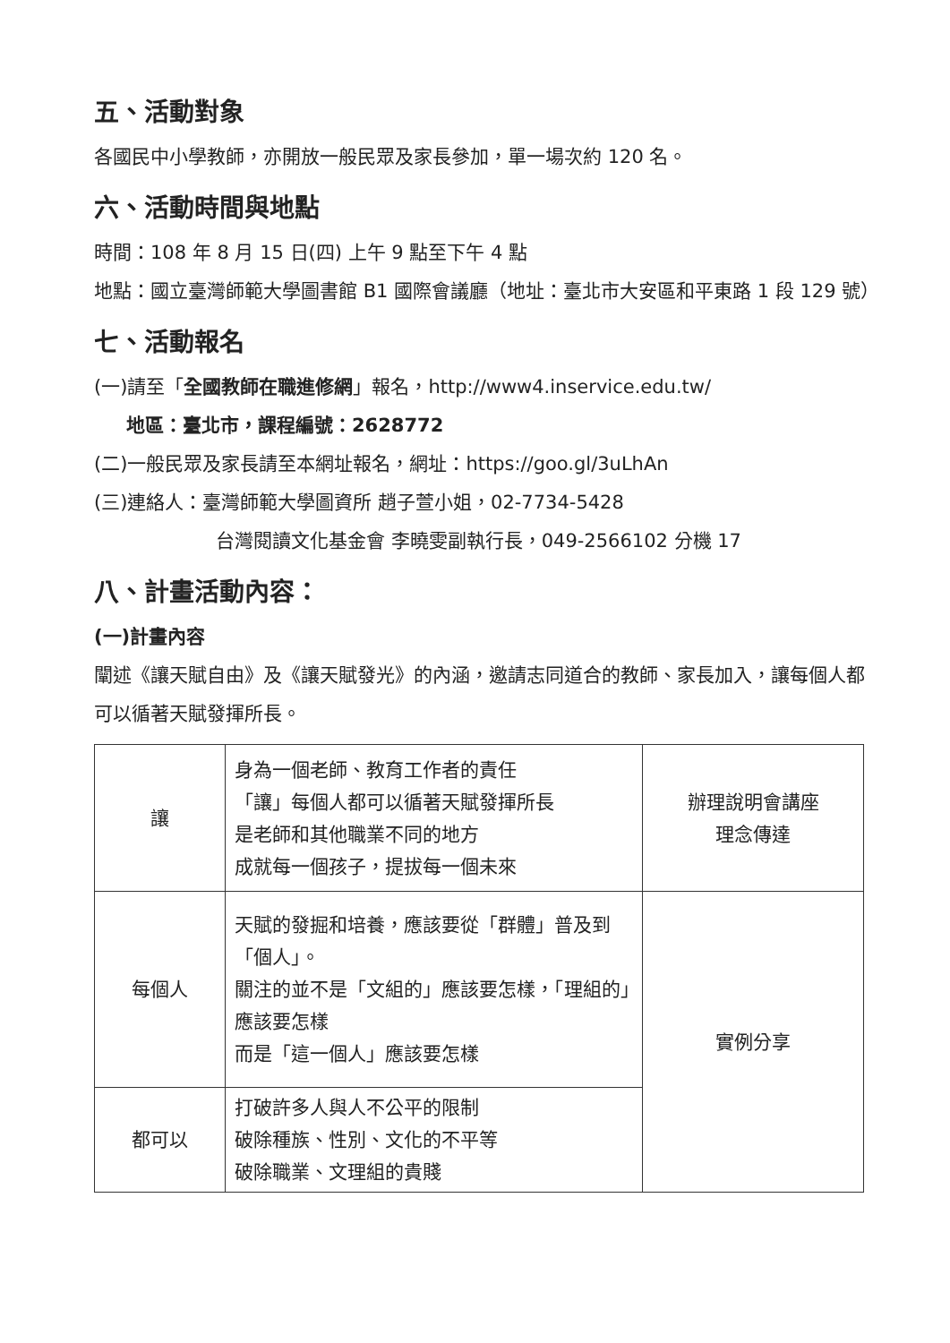五、活動對象
各國民中小學教師，亦開放一般民眾及家長參加，單一場次約 120 名。
六、活動時間與地點
時間：108 年 8 月 15 日(四) 上午 9 點至下午 4 點
地點：國立臺灣師範大學圖書館 B1 國際會議廳（地址：臺北市大安區和平東路 1 段 129 號）
七、活動報名
(一)請至「全國教師在職進修網」報名，http://www4.inservice.edu.tw/
地區：臺北市，課程編號：2628772
(二)一般民眾及家長請至本網址報名，網址：https://goo.gl/3uLhAn
(三)連絡人：臺灣師範大學圖資所 趙子萱小姐，02-7734-5428
台灣閱讀文化基金會 李曉雯副執行長，049-2566102 分機 17
八、計畫活動內容：
(一)計畫內容
闡述《讓天賦自由》及《讓天賦發光》的內涵，邀請志同道合的教師、家長加入，讓每個人都可以循著天賦發揮所長。
| 讓 | 身為一個老師、教育工作者的責任 「讓」每個人都可以循著天賦發揮所長 是老師和其他職業不同的地方 成就每一個孩子，提拔每一個未來 | 辦理說明會講座 理念傳達 |
| 每個人 | 天賦的發掘和培養，應該要從「群體」普及到「個人」。 關注的並不是「文組的」應該要怎樣，「理組的」應該要怎樣 而是「這一個人」應該要怎樣 | 實例分享 |
| 都可以 | 打破許多人與人不公平的限制 破除種族、性別、文化的不平等 破除職業、文理組的貴賤 | |